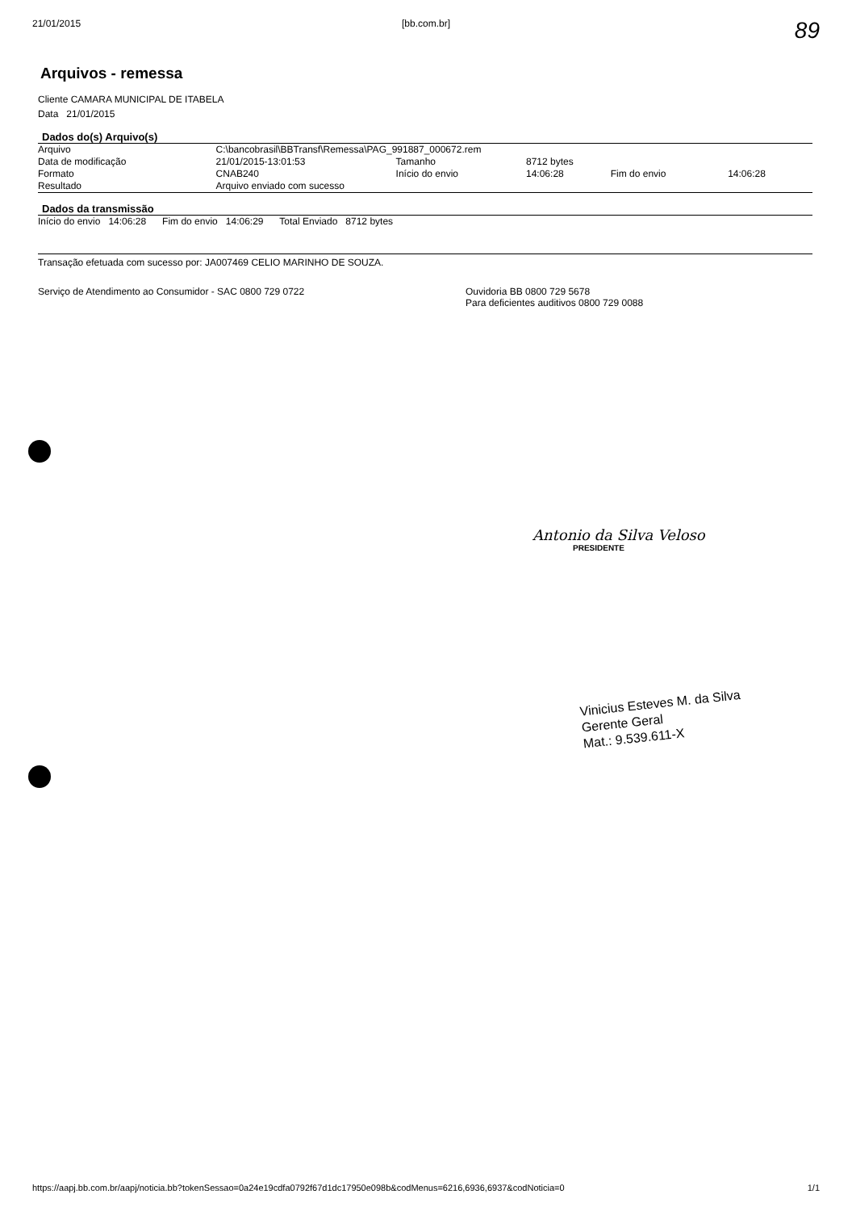21/01/2015 [bb.com.br]
89
Arquivos - remessa
Cliente CAMARA MUNICIPAL DE ITABELA
Data 21/01/2015
Dados do(s) Arquivo(s)
| Arquivo | C:\bancobrasil\BBTransf\Remessa\PAG_991887_000672.rem | | | | |
| Data de modificação | 21/01/2015-13:01:53 | Tamanho | 8712 bytes | | |
| Formato | CNAB240 | Início do envio | 14:06:28 | Fim do envio | 14:06:28 |
| Resultado | Arquivo enviado com sucesso | | | | |
Dados da transmissão
| Início do envio 14:06:28 Fim do envio 14:06:29 Total Enviado 8712 bytes |
Transação efetuada com sucesso por: JA007469 CELIO MARINHO DE SOUZA.
Serviço de Atendimento ao Consumidor - SAC 0800 729 0722
Ouvidoria BB 0800 729 5678
Para deficientes auditivos 0800 729 0088
Antonio da Silva Veloso
PRESIDENTE
Vinicius Esteves M. da Silva
Gerente Geral
Mat.: 9.539.611-X
https://aapj.bb.com.br/aapj/noticia.bb?tokenSessao=0a24e19cdfa0792f67d1dc17950e098b&codMenus=6216,6936,6937&codNoticia=0 1/1